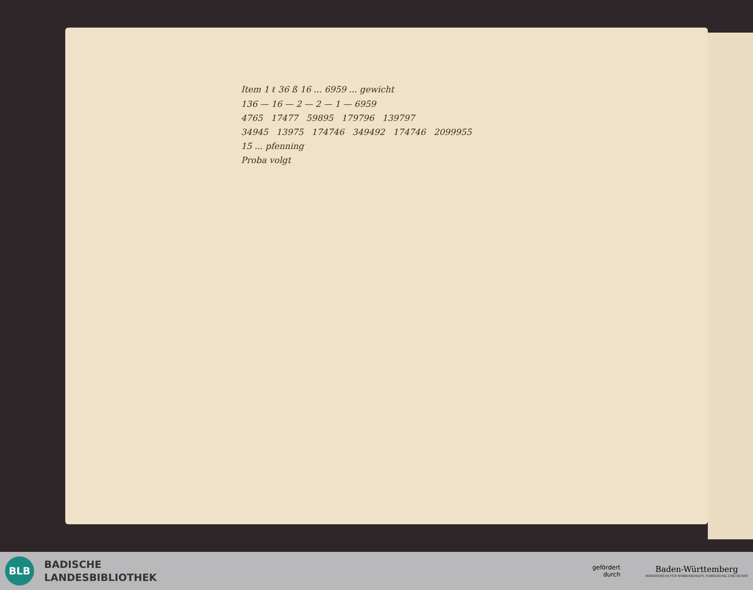Item 1 ℓ 36 ß 16 ... 6959 ... gewicht
136 — 16 — 2 — 2 — 1 — 6959
4765 17477 59895 179796 139797
34945 13975 174746 349492 174746 2099955
15 ... pfenning
Proba volgt
BLB
BADISCHE
LANDESBIBLIOTHEK
gefördert
durch
Baden-Württemberg
MINISTERIUM FÜR WISSENSCHAFT, FORSCHUNG UND KUNST